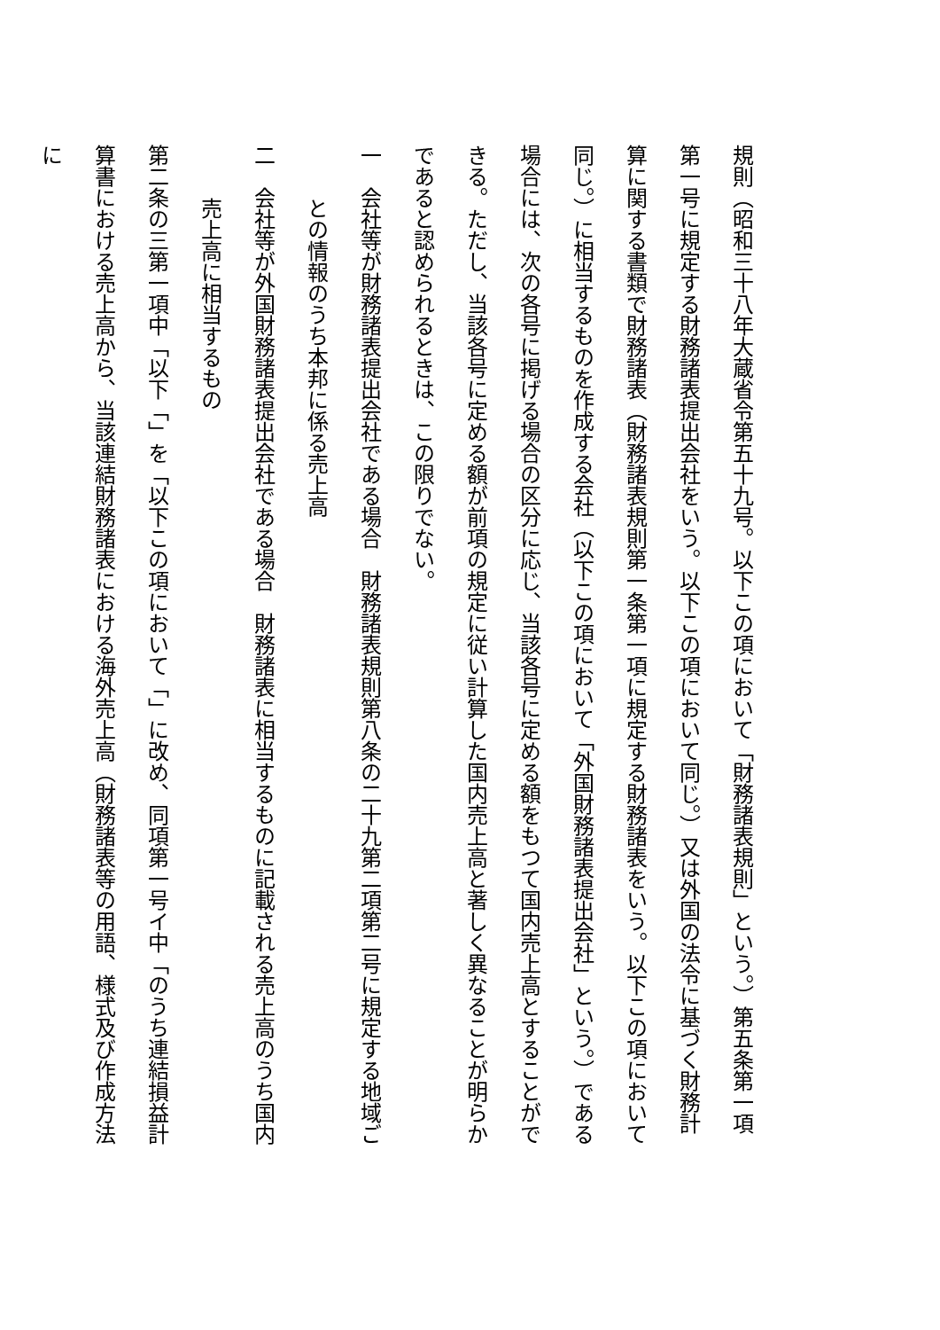規則（昭和三十八年大蔵省令第五十九号。以下この項において「財務諸表規則」という。）第五条第一項第一号に規定する財務諸表提出会社をいう。以下この項において同じ。）又は外国の法令に基づく財務計算に関する書類で財務諸表（財務諸表規則第一条第一項に規定する財務諸表をいう。以下この項において同じ。）に相当するものを作成する会社（以下この項において「外国財務諸表提出会社」という。）である場合には、次の各号に掲げる場合の区分に応じ、当該各号に定める額をもつて国内売上高とすることができる。ただし、当該各号に定める額が前項の規定に従い計算した国内売上高と著しく異なることが明らかであると認められるときは、この限りでない。
一　会社等が財務諸表提出会社である場合　財務諸表規則第八条の二十九第二項第二号に規定する地域ご
との情報のうち本邦に係る売上高
二　会社等が外国財務諸表提出会社である場合　財務諸表に相当するものに記載される売上高のうち国内
売上高に相当するもの
第二条の三第一項中「以下「」を「以下この項において「」に改め、同項第一号イ中「のうち連結損益計算書における売上高から、当該連結財務諸表における海外売上高（財務諸表等の用語、様式及び作成方法に